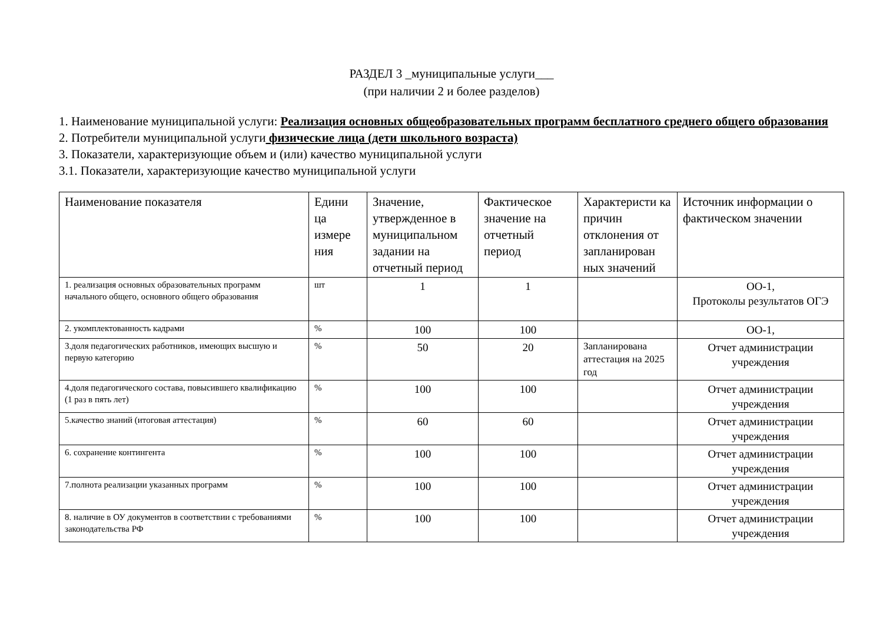РАЗДЕЛ 3 _муниципальные услуги___
(при наличии 2 и более разделов)
1. Наименование муниципальной услуги: Реализация основных общеобразовательных программ бесплатного среднего общего образования
2. Потребители муниципальной услуги физические лица (дети школьного возраста)
3. Показатели, характеризующие объем и (или) качество муниципальной услуги
3.1. Показатели, характеризующие качество муниципальной услуги
| Наименование показателя | Едини ца измере ния | Значение, утвержденное в муниципальном задании на отчетный период | Фактическое значение на отчетный период | Характеристи ка причин отклонения от запланирован ных значений | Источник информации о фактическом значении |
| --- | --- | --- | --- | --- | --- |
| 1. реализация основных образовательных программ начального общего, основного общего образования | шт | 1 | 1 | | ОО-1, Протоколы результатов ОГЭ |
| 2. укомплектованность кадрами | % | 100 | 100 | | ОО-1, |
| 3.доля педагогических работников, имеющих высшую и первую категорию | % | 50 | 20 | Запланирована аттестация на 2025 год | Отчет администрации учреждения |
| 4.доля педагогического состава, повысившего квалификацию (1 раз в пять лет) | % | 100 | 100 | | Отчет администрации учреждения |
| 5.качество знаний (итоговая аттестация) | % | 60 | 60 | | Отчет администрации учреждения |
| 6. сохранение контингента | % | 100 | 100 | | Отчет администрации учреждения |
| 7.полнота реализации указанных программ | % | 100 | 100 | | Отчет администрации учреждения |
| 8. наличие в ОУ документов в соответствии с требованиями законодательства РФ | % | 100 | 100 | | Отчет администрации учреждения |